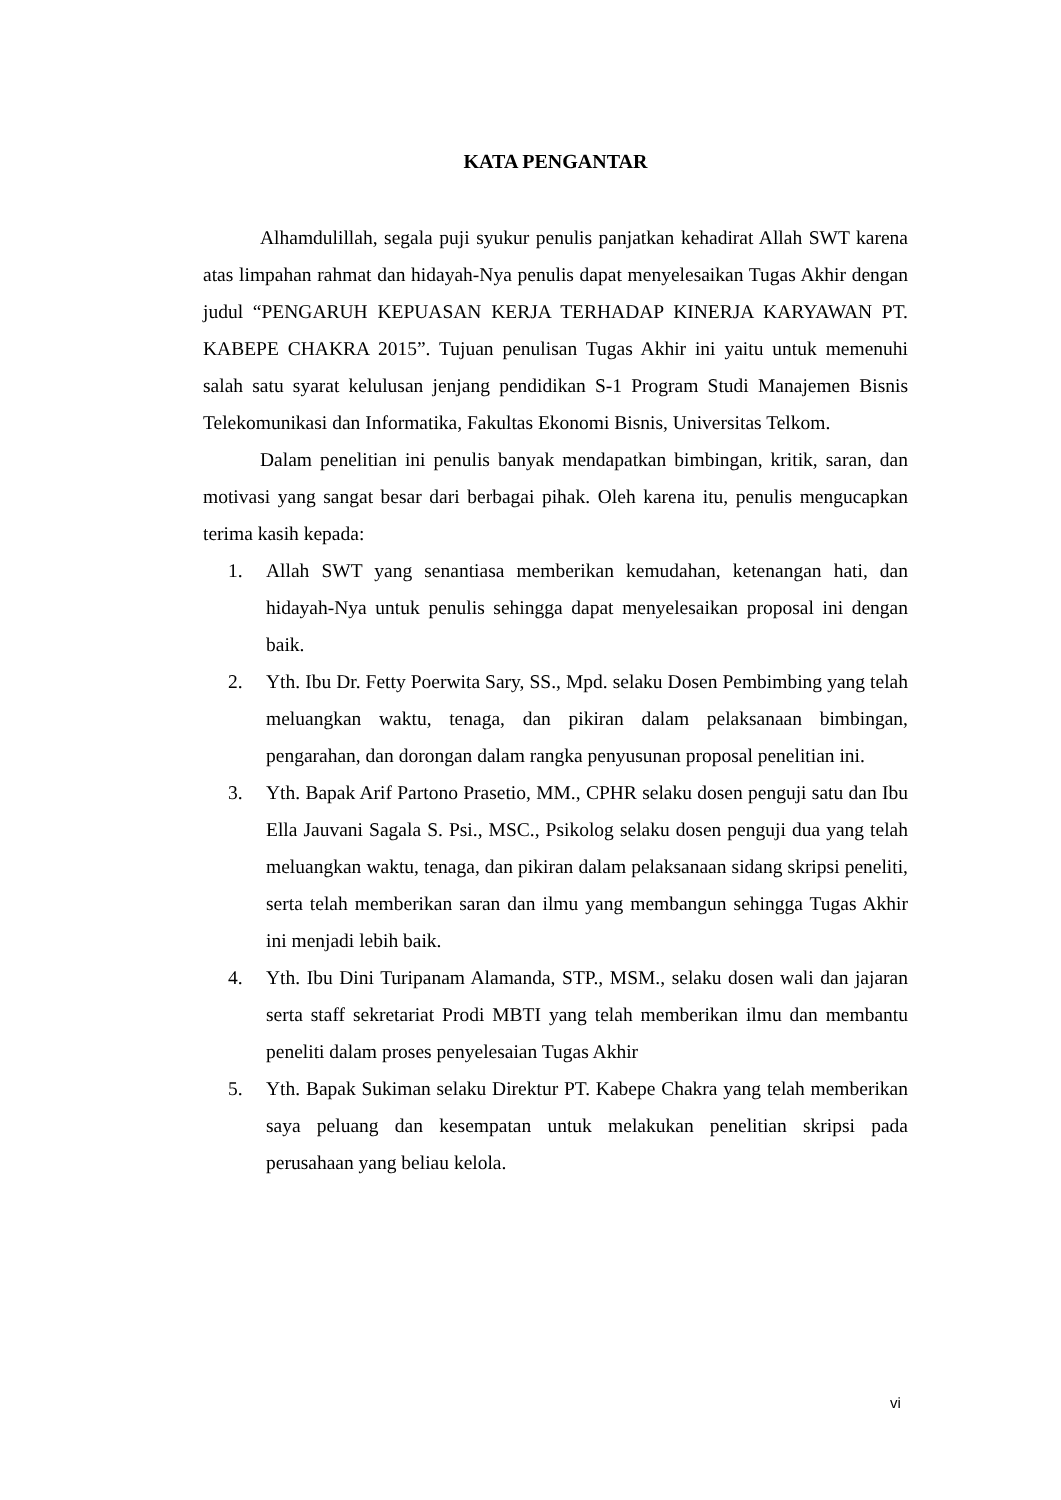KATA PENGANTAR
Alhamdulillah, segala puji syukur penulis panjatkan kehadirat Allah SWT karena atas limpahan rahmat dan hidayah-Nya penulis dapat menyelesaikan Tugas Akhir dengan judul “PENGARUH KEPUASAN KERJA TERHADAP KINERJA KARYAWAN PT. KABEPE CHAKRA 2015”. Tujuan penulisan Tugas Akhir ini yaitu untuk memenuhi salah satu syarat kelulusan jenjang pendidikan S-1 Program Studi Manajemen Bisnis Telekomunikasi dan Informatika, Fakultas Ekonomi Bisnis, Universitas Telkom.
Dalam penelitian ini penulis banyak mendapatkan bimbingan, kritik, saran, dan motivasi yang sangat besar dari berbagai pihak. Oleh karena itu, penulis mengucapkan terima kasih kepada:
1. Allah SWT yang senantiasa memberikan kemudahan, ketenangan hati, dan hidayah-Nya untuk penulis sehingga dapat menyelesaikan proposal ini dengan baik.
2. Yth. Ibu Dr. Fetty Poerwita Sary, SS., Mpd. selaku Dosen Pembimbing yang telah meluangkan waktu, tenaga, dan pikiran dalam pelaksanaan bimbingan, pengarahan, dan dorongan dalam rangka penyusunan proposal penelitian ini.
3. Yth. Bapak Arif Partono Prasetio, MM., CPHR selaku dosen penguji satu dan Ibu Ella Jauvani Sagala S. Psi., MSC., Psikolog selaku dosen penguji dua yang telah meluangkan waktu, tenaga, dan pikiran dalam pelaksanaan sidang skripsi peneliti, serta telah memberikan saran dan ilmu yang membangun sehingga Tugas Akhir ini menjadi lebih baik.
4. Yth. Ibu Dini Turipanam Alamanda, STP., MSM., selaku dosen wali dan jajaran serta staff sekretariat Prodi MBTI yang telah memberikan ilmu dan membantu peneliti dalam proses penyelesaian Tugas Akhir
5. Yth. Bapak Sukiman selaku Direktur PT. Kabepe Chakra yang telah memberikan saya peluang dan kesempatan untuk melakukan penelitian skripsi pada perusahaan yang beliau kelola.
vi